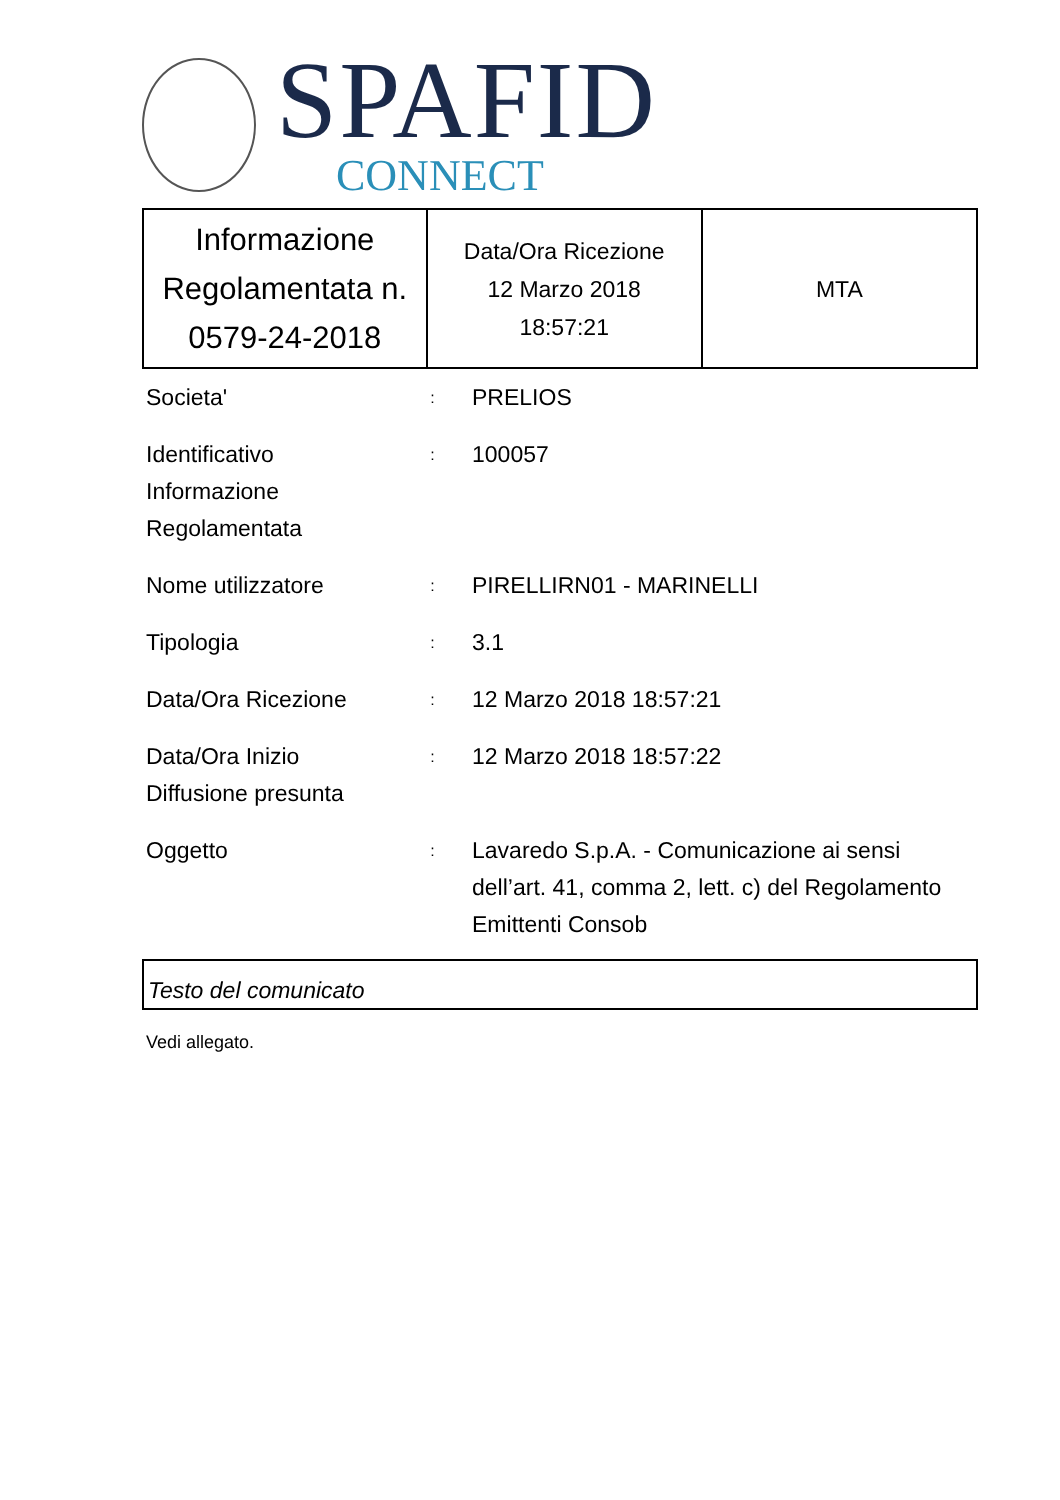SPAFID
CONNECT
| Informazione Regolamentata n. 0579-24-2018 | Data/Ora Ricezione 12 Marzo 2018 18:57:21 | MTA |
| Societa' | : | PRELIOS |
| Identificativo Informazione Regolamentata | : | 100057 |
| Nome utilizzatore | : | PIRELLIRN01 - MARINELLI |
| Tipologia | : | 3.1 |
| Data/Ora Ricezione | : | 12 Marzo 2018 18:57:21 |
| Data/Ora Inizio Diffusione presunta | : | 12 Marzo 2018 18:57:22 |
| Oggetto | : | Lavaredo S.p.A. - Comunicazione ai sensi dell’art. 41, comma 2, lett. c) del Regolamento Emittenti Consob |
Testo del comunicato
Vedi allegato.